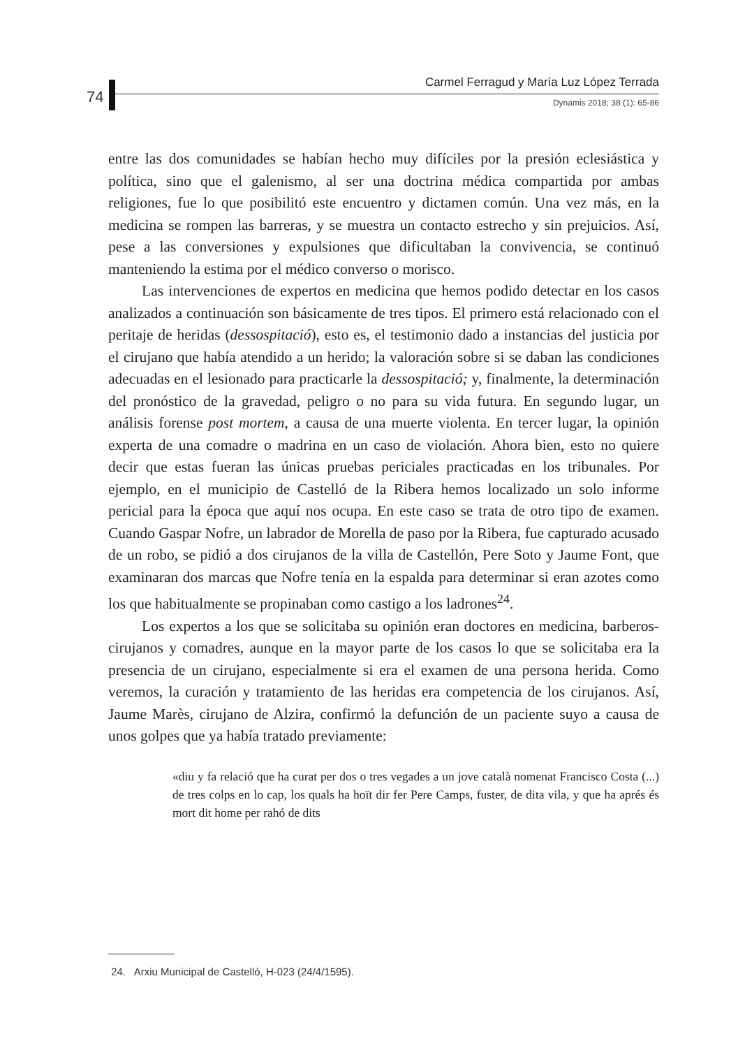74
Carmel Ferragud y María Luz López Terrada
Dynamis 2018; 38 (1): 65-86
entre las dos comunidades se habían hecho muy difíciles por la presión eclesiástica y política, sino que el galenismo, al ser una doctrina médica compartida por ambas religiones, fue lo que posibilitó este encuentro y dictamen común. Una vez más, en la medicina se rompen las barreras, y se muestra un contacto estrecho y sin prejuicios. Así, pese a las conversiones y expulsiones que dificultaban la convivencia, se continuó manteniendo la estima por el médico converso o morisco.
Las intervenciones de expertos en medicina que hemos podido detectar en los casos analizados a continuación son básicamente de tres tipos. El primero está relacionado con el peritaje de heridas (dessospitació), esto es, el testimonio dado a instancias del justicia por el cirujano que había atendido a un herido; la valoración sobre si se daban las condiciones adecuadas en el lesionado para practicarle la dessospitació; y, finalmente, la determinación del pronóstico de la gravedad, peligro o no para su vida futura. En segundo lugar, un análisis forense post mortem, a causa de una muerte violenta. En tercer lugar, la opinión experta de una comadre o madrina en un caso de violación. Ahora bien, esto no quiere decir que estas fueran las únicas pruebas periciales practicadas en los tribunales. Por ejemplo, en el municipio de Castelló de la Ribera hemos localizado un solo informe pericial para la época que aquí nos ocupa. En este caso se trata de otro tipo de examen. Cuando Gaspar Nofre, un labrador de Morella de paso por la Ribera, fue capturado acusado de un robo, se pidió a dos cirujanos de la villa de Castellón, Pere Soto y Jaume Font, que examinaran dos marcas que Nofre tenía en la espalda para determinar si eran azotes como los que habitualmente se propinaban como castigo a los ladrones<sup>24</sup>.
Los expertos a los que se solicitaba su opinión eran doctores en medicina, barberos-cirujanos y comadres, aunque en la mayor parte de los casos lo que se solicitaba era la presencia de un cirujano, especialmente si era el examen de una persona herida. Como veremos, la curación y tratamiento de las heridas era competencia de los cirujanos. Así, Jaume Marès, cirujano de Alzira, confirmó la defunción de un paciente suyo a causa de unos golpes que ya había tratado previamente:
«diu y fa relació que ha curat per dos o tres vegades a un jove català nomenat Francisco Costa (...) de tres colps en lo cap, los quals ha hoït dir fer Pere Camps, fuster, de dita vila, y que ha aprés és mort dit home per rahó de dits
24. Arxiu Municipal de Castelló, H-023 (24/4/1595).